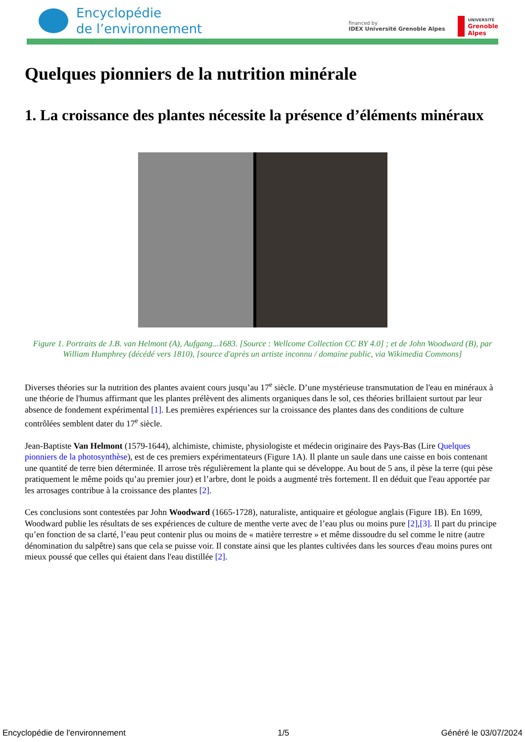Encyclopédie
de l’environnement
financed by
IDEX Université Grenoble Alpes
UNIVERSITÉ
Grenoble
Alpes
Quelques pionniers de la nutrition minérale
1. La croissance des plantes nécessite la présence d’éléments minéraux
Figure 1. Portraits de J.B. van Helmont (A), Aufgang...1683. [Source : Wellcome Collection CC BY 4.0] ; et de John Woodward (B), par William Humphrey (décédé vers 1810), [source d'après un artiste inconnu / domaine public, via Wikimedia Commons]
Diverses théories sur la nutrition des plantes avaient cours jusqu’au 17<sup>e</sup> siècle. D’une mystérieuse transmutation de l'eau en minéraux à une théorie de l'humus affirmant que les plantes prélèvent des aliments organiques dans le sol, ces théories brillaient surtout par leur absence de fondement expérimental [1]. Les premières expériences sur la croissance des plantes dans des conditions de culture contrôlées semblent dater du 17<sup>e</sup> siècle.
Jean-Baptiste Van Helmont (1579-1644), alchimiste, chimiste, physiologiste et médecin originaire des Pays-Bas (Lire Quelques pionniers de la photosynthèse), est de ces premiers expérimentateurs (Figure 1A). Il plante un saule dans une caisse en bois contenant une quantité de terre bien déterminée. Il arrose très régulièrement la plante qui se développe. Au bout de 5 ans, il pèse la terre (qui pèse pratiquement le même poids qu’au premier jour) et l’arbre, dont le poids a augmenté très fortement. Il en déduit que l'eau apportée par les arrosages contribue à la croissance des plantes [2].
Ces conclusions sont contestées par John Woodward (1665-1728), naturaliste, antiquaire et géologue anglais (Figure 1B). En 1699, Woodward publie les résultats de ses expériences de culture de menthe verte avec de l’eau plus ou moins pure [2],[3]. Il part du principe qu’en fonction de sa clarté, l’eau peut contenir plus ou moins de « matière terrestre » et même dissoudre du sel comme le nitre (autre dénomination du salpêtre) sans que cela se puisse voir. Il constate ainsi que les plantes cultivées dans les sources d'eau moins pures ont mieux poussé que celles qui étaient dans l'eau distillée [2].
Encyclopédie de l'environnement 1/5 Généré le 03/07/2024